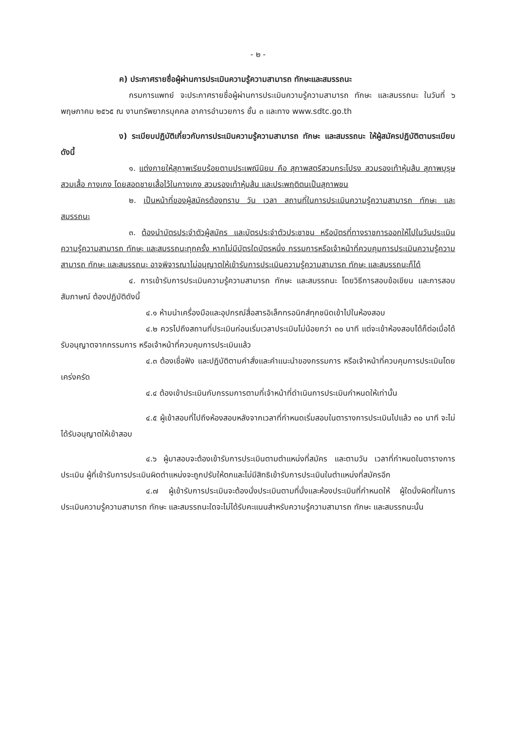- ๒ -
ค) ประกาศรายชื่อผู้ผ่านการประเมินความรู้ความสามารถ ทักษะและสมรรถนะ
กรมการแพทย์ จะประกาศรายชื่อผู้ผ่านการประเมินความรู้ความสามารถ ทักษะ และสมรรถนะ ในวันที่ ๖ พฤษภาคม ๒๕๖๕ ณ งานทรัพยากรบุคคล อาคารอำนวยการ ชั้น ๓ และทาง www.sdtc.go.th
ง) ระเบียบปฏิบัติเกี่ยวกับการประเมินความรู้ความสามารถ ทักษะ และสมรรถนะ ให้ผู้สมัครปฏิบัติตามระเบียบ ดังนี้
๑. แต่งกายให้สุภาพเรียบร้อยตามประเพณีนิยม คือ สุภาพสตรีสวมกระโปรง สวมรองเท้าหุ้มส้น สุภาพบุรุษสวมเสื้อ กางเกง โดยสอดชายเสื้อไว้ในกางเกง สวมรองเท้าหุ้มส้น และประพฤติตนเป็นสุภาพชน
๒. เป็นหน้าที่ของผู้สมัครต้องทราบ วัน เวลา สถานที่ในการประเมินความรู้ความสามารถ ทักษะ และสมรรถนะ
๓. ต้องนำบัตรประจำตัวผู้สมัคร และบัตรประจำตัวประชาชน หรือบัตรที่ทางราชการออกให้ไปในวันประเมินความรู้ความสามารถ ทักษะ และสมรรถนะทุกครั้ง หากไม่มีบัตรใดบัตรหนึ่ง กรรมการหรือเจ้าหน้าที่ควบคุมการประเมินความรู้ความสามารถ ทักษะ และสมรรถนะ อาจพิจารณาไม่อนุญาตให้เข้ารับการประเมินความรู้ความสามารถ ทักษะ และสมรรถนะก็ได้
๔. การเข้ารับการประเมินความรู้ความสามารถ ทักษะ และสมรรถนะ โดยวิธีการสอบข้อเขียน และการสอบสัมภาษณ์ ต้องปฏิบัติดังนี้
๔.๑ ห้ามนำเครื่องมือและอุปกรณ์สื่อสารอิเล็กทรอนิกส์ทุกชนิดเข้าไปในห้องสอบ
๔.๒ ควรไปถึงสถานที่ประเมินก่อนเริ่มเวลาประเมินไม่น้อยกว่า ๓๐ นาที แต่จะเข้าห้องสอบได้ก็ต่อเมื่อได้รับอนุญาตจากกรรมการ หรือเจ้าหน้าที่ควบคุมการประเมินแล้ว
๔.๓ ต้องเชื่อฟัง และปฏิบัติตามคำสั่งและคำแนะนำของกรรมการ หรือเจ้าหน้าที่ควบคุมการประเมินโดยเคร่งครัด
๔.๔ ต้องเข้าประเมินกับกรรมการตามที่เจ้าหน้าที่ดำเนินการประเมินกำหนดให้เท่านั้น
๔.๕ ผู้เข้าสอบที่ไปถึงห้องสอบหลังจากเวลาที่กำหนดเริ่มสอบในตารางการประเมินไปแล้ว ๓๐ นาที จะไม่ได้รับอนุญาตให้เข้าสอบ
๔.๖ ผู้มาสอบจะต้องเข้ารับการประเมินตามตำแหน่งที่สมัคร และตามวัน เวลาที่กำหนดในตารางการประเมิน ผู้ที่เข้ารับการประเมินผิดตำแหน่งจะถูกปรับให้ตกและไม่มีสิทธิเข้ารับการประเมินในตำแหน่งที่สมัครอีก
๔.๗ ผู้เข้ารับการประเมินจะต้องนั่งประเมินตามที่นั่งและห้องประเมินที่กำหนดให้ ผู้ใดนั่งผิดที่ในการประเมินความรู้ความสามารถ ทักษะ และสมรรถนะใดจะไม่ได้รับคะแนนสำหรับความรู้ความสามารถ ทักษะ และสมรรถนะนั้น